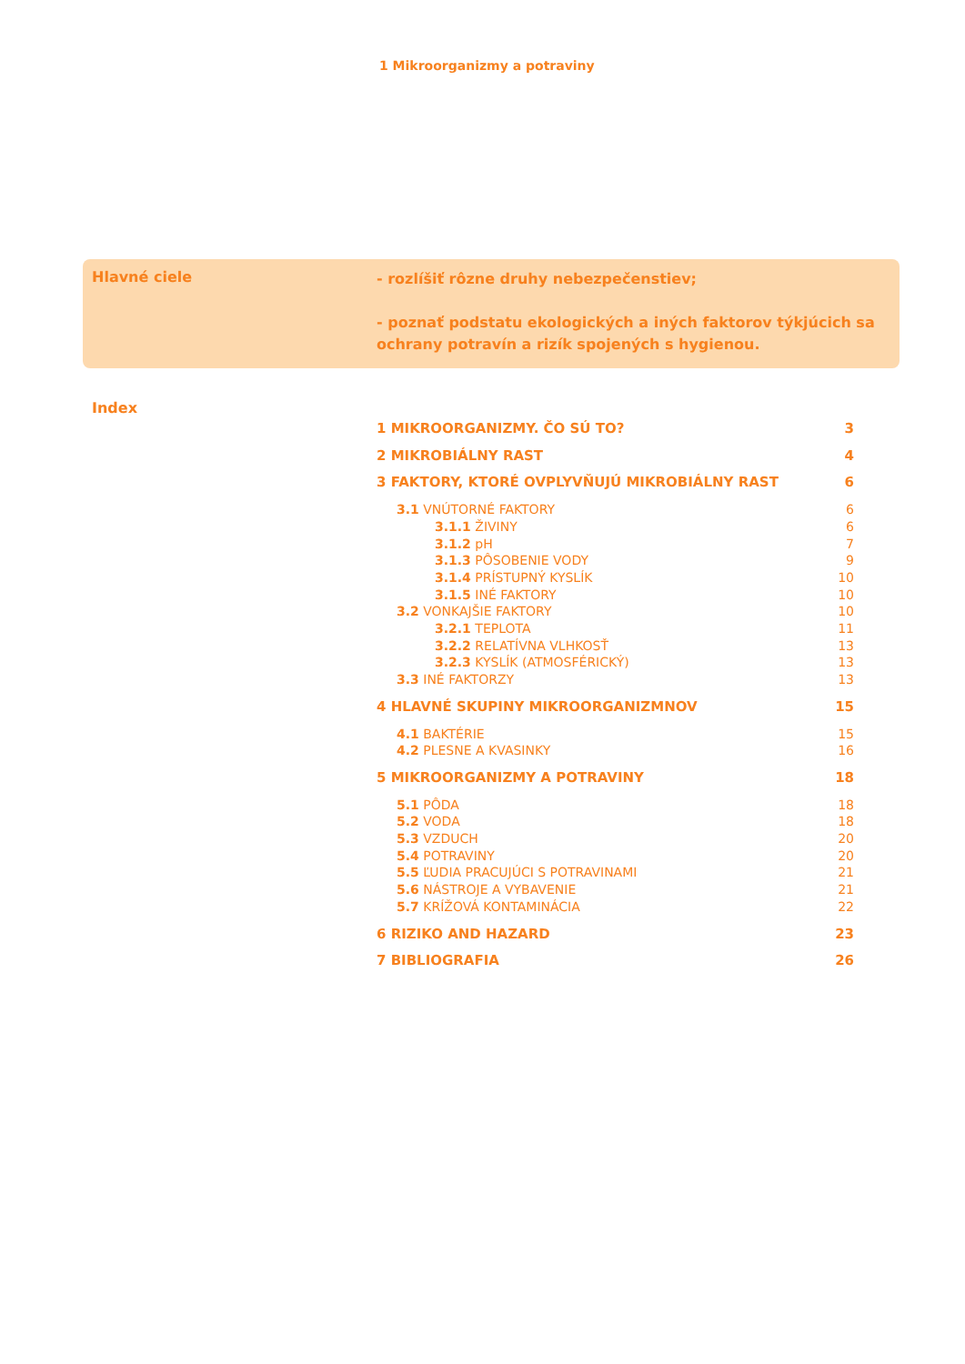1 Mikroorganizmy a potraviny
Hlavné ciele
- rozlíšiť rôzne druhy nebezpečenstiev;
- poznať podstatu ekologických a iných faktorov týkjúcich sa ochrany potravín a rizík spojených s hygienou.
Index
1 MIKROORGANIZMY. ČO SÚ TO? 3
2 MIKROBIÁLNY RAST 4
3 FAKTORY, KTORÉ OVPLYVŇUJÚ MIKROBIÁLNY RAST 6
3.1 VNÚTORNÉ FAKTORY 6
3.1.1 ŽIVINY 6
3.1.2 pH 7
3.1.3 PÔSOBENIE VODY 9
3.1.4 PRÍSTUPNÝ KYSLÍK 10
3.1.5 INÉ FAKTORY 10
3.2 VONKAJŠIE FAKTORY 10
3.2.1 TEPLOTA 11
3.2.2 RELATÍVNA VLHKOSŤ 13
3.2.3 KYSLÍK (ATMOSFÉRICKÝ) 13
3.3 INÉ FAKTORZY 13
4 HLAVNÉ SKUPINY MIKROORGANIZMNOV 15
4.1 BAKTÉRIE 15
4.2 PLESNE A KVASINKY 16
5 MIKROORGANIZMY A POTRAVINY 18
5.1 PÔDA 18
5.2 VODA 18
5.3 VZDUCH 20
5.4 POTRAVINY 20
5.5 ĽUDIA PRACUJÚCI S POTRAVINAMI 21
5.6 NÁSTROJE A VYBAVENIE 21
5.7 KRÍŽOVÁ KONTAMINÁCIA 22
6 RIZIKO AND HAZARD 23
7 BIBLIOGRAFIA 26